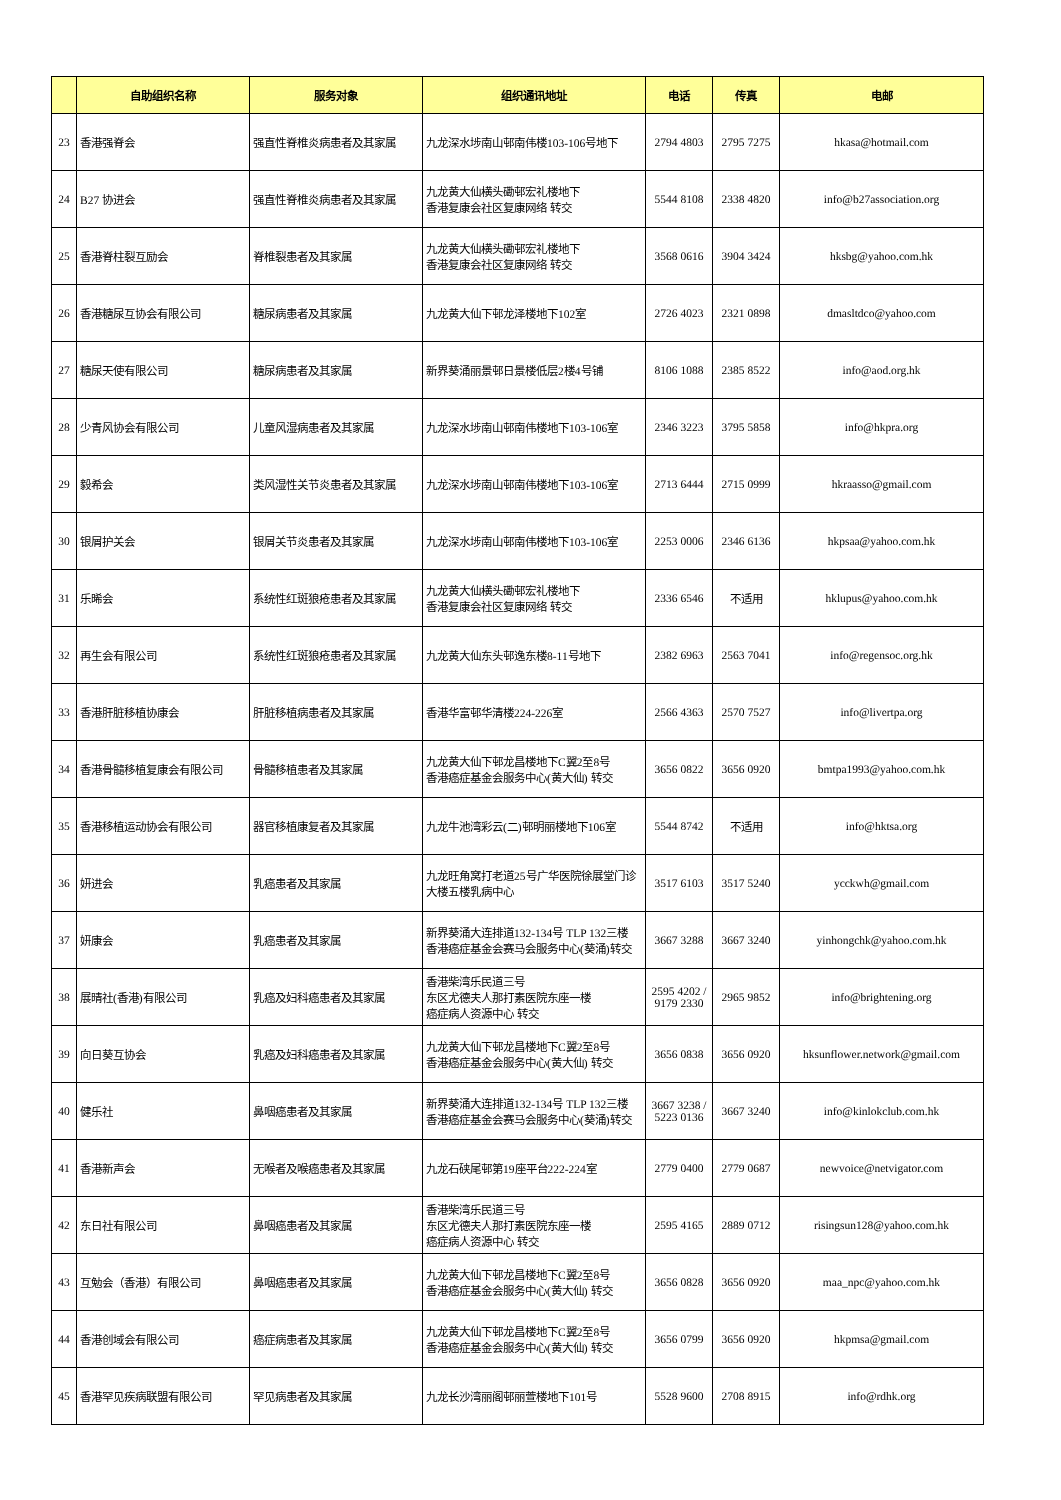| | 自助组织名称 | 服务对象 | 组织通讯地址 | 电话 | 传真 | 电邮 |
| --- | --- | --- | --- | --- | --- | --- |
| 23 | 香港强脊会 | 强直性脊椎炎病患者及其家属 | 九龙深水埗南山邨南伟楼103-106号地下 | 2794 4803 | 2795 7275 | hkasa@hotmail.com |
| 24 | B27 协进会 | 强直性脊椎炎病患者及其家属 | 九龙黄大仙横头磡邨宏礼楼地下 香港复康会社区复康网络 转交 | 5544 8108 | 2338 4820 | info@b27association.org |
| 25 | 香港脊柱裂互励会 | 脊椎裂患者及其家属 | 九龙黄大仙横头磡邨宏礼楼地下 香港复康会社区复康网络 转交 | 3568 0616 | 3904 3424 | hksbg@yahoo.com.hk |
| 26 | 香港糖尿互协会有限公司 | 糖尿病患者及其家属 | 九龙黄大仙下邨龙泽楼地下102室 | 2726 4023 | 2321 0898 | dmasltdco@yahoo.com |
| 27 | 糖尿天使有限公司 | 糖尿病患者及其家属 | 新界葵涌丽景邨日景楼低层2楼4号铺 | 8106 1088 | 2385 8522 | info@aod.org.hk |
| 28 | 少青风协会有限公司 | 儿童风湿病患者及其家属 | 九龙深水埗南山邨南伟楼地下103-106室 | 2346 3223 | 3795 5858 | info@hkpra.org |
| 29 | 毅希会 | 类风湿性关节炎患者及其家属 | 九龙深水埗南山邨南伟楼地下103-106室 | 2713 6444 | 2715 0999 | hkraasso@gmail.com |
| 30 | 银屑护关会 | 银屑关节炎患者及其家属 | 九龙深水埗南山邨南伟楼地下103-106室 | 2253 0006 | 2346 6136 | hkpsaa@yahoo.com.hk |
| 31 | 乐晞会 | 系统性红斑狼疮患者及其家属 | 九龙黄大仙横头磡邨宏礼楼地下 香港复康会社区复康网络 转交 | 2336 6546 | 不适用 | hklupus@yahoo.com.hk |
| 32 | 再生会有限公司 | 系统性红斑狼疮患者及其家属 | 九龙黄大仙东头邨逸东楼8-11号地下 | 2382 6963 | 2563 7041 | info@regensoc.org.hk |
| 33 | 香港肝脏移植协康会 | 肝脏移植病患者及其家属 | 香港华富邨华清楼224-226室 | 2566 4363 | 2570 7527 | info@livertpa.org |
| 34 | 香港骨髓移植复康会有限公司 | 骨髓移植患者及其家属 | 九龙黄大仙下邨龙昌楼地下C翼2至8号 香港癌症基金会服务中心(黄大仙) 转交 | 3656 0822 | 3656 0920 | bmtpa1993@yahoo.com.hk |
| 35 | 香港移植运动协会有限公司 | 器官移植康复者及其家属 | 九龙牛池湾彩云(二)邨明丽楼地下106室 | 5544 8742 | 不适用 | info@hktsa.org |
| 36 | 妍进会 | 乳癌患者及其家属 | 九龙旺角窝打老道25号广华医院徐展堂门诊大楼五楼乳病中心 | 3517 6103 | 3517 5240 | ycckwh@gmail.com |
| 37 | 妍康会 | 乳癌患者及其家属 | 新界葵涌大连排道132-134号 TLP 132三楼 香港癌症基金会赛马会服务中心(葵涌)转交 | 3667 3288 | 3667 3240 | yinhongchk@yahoo.com.hk |
| 38 | 展晴社(香港)有限公司 | 乳癌及妇科癌患者及其家属 | 香港柴湾乐民道三号 东区尤德夫人那打素医院东座一楼 癌症病人资源中心 转交 | 2595 4202 / 9179 2330 | 2965 9852 | info@brightening.org |
| 39 | 向日葵互协会 | 乳癌及妇科癌患者及其家属 | 九龙黄大仙下邨龙昌楼地下C翼2至8号 香港癌症基金会服务中心(黄大仙) 转交 | 3656 0838 | 3656 0920 | hksunflower.network@gmail.com |
| 40 | 健乐社 | 鼻咽癌患者及其家属 | 新界葵涌大连排道132-134号 TLP 132三楼 香港癌症基金会赛马会服务中心(葵涌)转交 | 3667 3238 / 5223 0136 | 3667 3240 | info@kinlokclub.com.hk |
| 41 | 香港新声会 | 无喉者及喉癌患者及其家属 | 九龙石硖尾邨第19座平台222-224室 | 2779 0400 | 2779 0687 | newvoice@netvigator.com |
| 42 | 东日社有限公司 | 鼻咽癌患者及其家属 | 香港柴湾乐民道三号 东区尤德夫人那打素医院东座一楼 癌症病人资源中心 转交 | 2595 4165 | 2889 0712 | risingsun128@yahoo.com.hk |
| 43 | 互勉会（香港）有限公司 | 鼻咽癌患者及其家属 | 九龙黄大仙下邨龙昌楼地下C翼2至8号 香港癌症基金会服务中心(黄大仙) 转交 | 3656 0828 | 3656 0920 | maa_npc@yahoo.com.hk |
| 44 | 香港创域会有限公司 | 癌症病患者及其家属 | 九龙黄大仙下邨龙昌楼地下C翼2至8号 香港癌症基金会服务中心(黄大仙) 转交 | 3656 0799 | 3656 0920 | hkpmsa@gmail.com |
| 45 | 香港罕见疾病联盟有限公司 | 罕见病患者及其家属 | 九龙长沙湾丽阁邨丽萱楼地下101号 | 5528 9600 | 2708 8915 | info@rdhk.org |